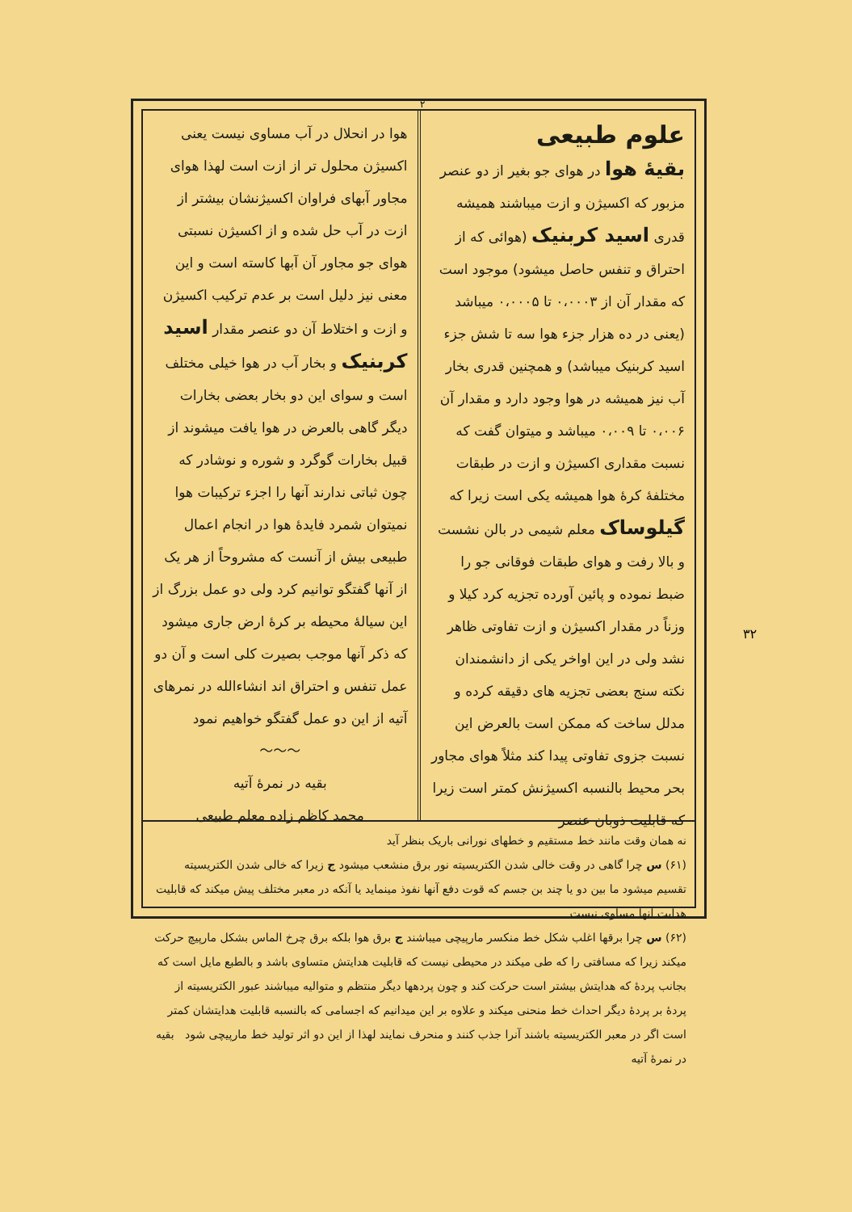۲
علوم طبیعی
بقیهٔ هوا
در هوای جو بغیر از دو عنصر مزبور که اکسیژن و ازت میباشند همیشه قدری اسید کربنیک (هوائی که از احتراق و تنفس حاصل میشود) موجود است که مقدار آن از ۰،۰۰۰۳ تا ۰،۰۰۰۵ میباشد (یعنی در ده هزار جزء هوا سه تا شش جزء اسید کربنیک میباشد) و همچنین قدری بخار آب نیز همیشه در هوا وجود دارد و مقدار آن ۰،۰۰۶ تا ۰،۰۰۹ میباشد و میتوان گفت که نسبت مقداری اکسیژن و ازت در طبقات مختلفهٔ کرهٔ هوا همیشه یکی است زیرا که گیلوساک معلم شیمی در بالن نشست و بالا رفت و هوای طبقات فوقانی جو را ضبط نموده و پائین آورده تجزیه کرد کیلا و وزناً در مقدار اکسیژن و ازت تفاوتی ظاهر نشد ولی در این اواخر یکی از دانشمندان نکته سنج بعضی تجزیه های دقیقه کرده و مدلل ساخت که ممکن است بالعرض این نسبت جزوی تفاوتی پیدا کند مثلاً هوای مجاور بحر محیط بالنسبه اکسیژنش کمتر است زیرا که قابلیت ذوبان عنصر
هوا در انحلال در آب مساوی نیست یعنی اکسیژن محلول تر از ازت است لهذا هوای مجاور آبهای فراوان اکسیژنشان بیشتر از ازت در آب حل شده و از اکسیژن نسبتی هوای جو مجاور آن آبها کاسته است و این معنی نیز دلیل است بر عدم ترکیب اکسیژن و ازت و اختلاط آن دو عنصر مقدار اسید کربنیک و بخار آب در هوا خیلی مختلف است و سوای این دو بخار بعضی بخارات دیگر گاهی بالعرض در هوا یافت میشوند از قبیل بخارات گوگرد و شوره و نوشادر که چون ثباتی ندارند آنها را اجزء ترکیبات هوا نمیتوان شمرد فایدهٔ هوا در انجام اعمال طبیعی بیش از آنست که مشروحاً از هر یک از آنها گفتگو توانیم کرد ولی دو عمل بزرگ از این سیالهٔ محیطه بر کرهٔ ارض جاری میشود که ذکر آنها موجب بصیرت کلی است و آن دو عمل تنفس و احتراق اند انشاءالله در نمرهای آتیه از این دو عمل گفتگو خواهیم نمود
〜〜〜
بقیه در نمرهٔ آتیه
محمد کاظم زاده معلم طبیعی
نه همان وقت مانند خط مستقیم و خطهای نورانی باریک بنظر آید
(۶۱) س چرا گاهی در وقت خالی شدن الکتریسیته نور برق منشعب میشود ج زیرا که خالی شدن الکتریسیته تقسیم میشود ما بین دو یا چند بن جسم که قوت دفع آنها نفوذ مینماید یا آنکه در معبر مختلف پیش میکند که قابلیت هدایت آنها مساوی نیست
(۶۲) س چرا برقها اغلب شکل خط منکسر مارپیچی میباشند ج برق هوا بلکه برق چرخ الماس بشکل مارپیچ حرکت میکند زیرا که مسافتی را که طی میکند در محیطی نیست که قابلیت هدایتش متساوی باشد و بالطبع مایل است که بجانب پردهٔ که هدایتش بیشتر است حرکت کند و چون پردهها دیگر منتظم و متوالیه میباشند عبور الکتریسیته از پردهٔ بر پردهٔ دیگر احداث خط منحنی میکند و علاوه بر این میدانیم که اجسامی که بالنسبه قابلیت هدایتشان کمتر است اگر در معبر الکتریسیته باشند آنرا جذب کنند و منحرف نمایند لهذا از این دو اثر تولید خط مارپیچی شود بقیه در نمرهٔ آتیه
۳۲